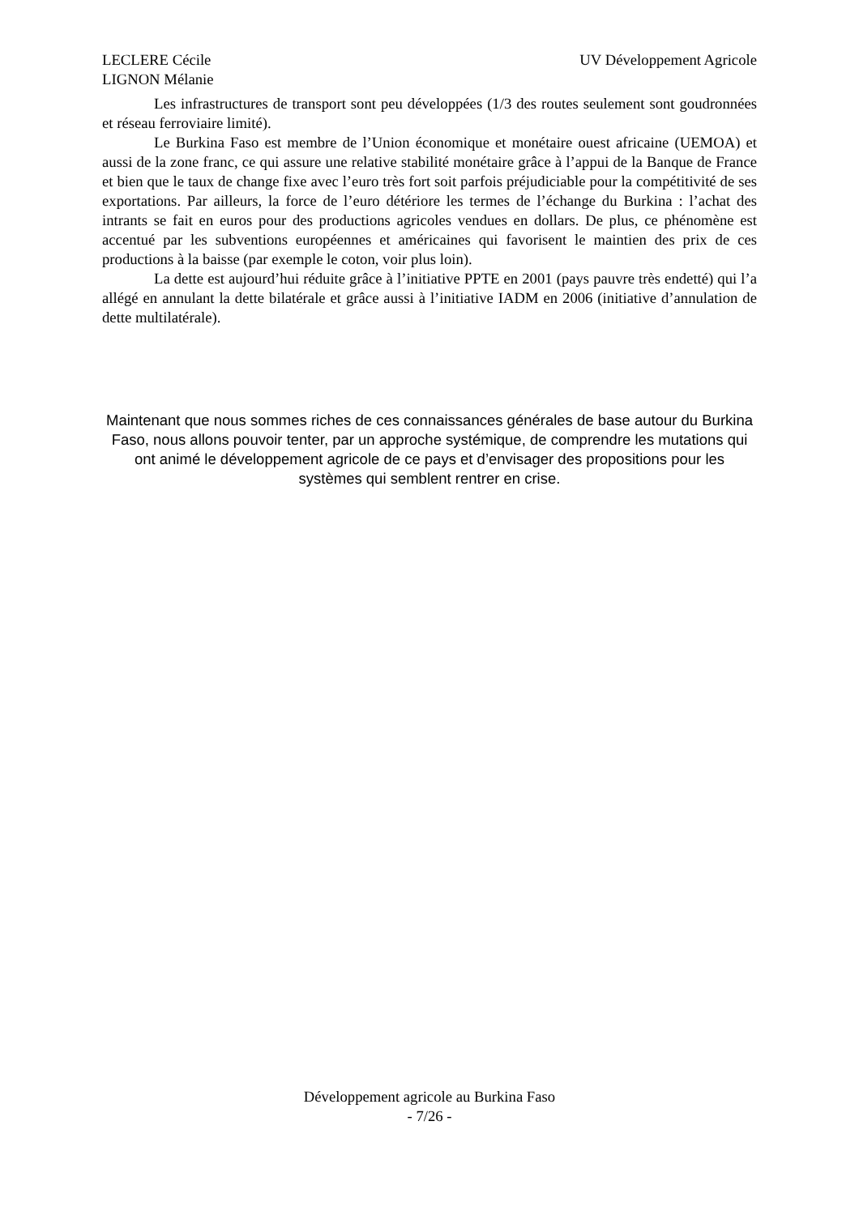LECLERE Cécile
LIGNON Mélanie
UV Développement Agricole
Les infrastructures de transport sont peu développées (1/3 des routes seulement sont goudronnées et réseau ferroviaire limité).
Le Burkina Faso est membre de l’Union économique et monétaire ouest africaine (UEMOA) et aussi de la zone franc, ce qui assure une relative stabilité monétaire grâce à l’appui de la Banque de France et bien que le taux de change fixe avec l’euro très fort soit parfois préjudiciable pour la compétitivité de ses exportations. Par ailleurs, la force de l’euro détériore les termes de l’échange du Burkina : l’achat des intrants se fait en euros pour des productions agricoles vendues en dollars. De plus, ce phénomène est accentué par les subventions européennes et américaines qui favorisent le maintien des prix de ces productions à la baisse (par exemple le coton, voir plus loin).
La dette est aujourd’hui réduite grâce à l’initiative PPTE en 2001 (pays pauvre très endetté) qui l’a allégé en annulant la dette bilatérale et grâce aussi à l’initiative IADM en 2006 (initiative d’annulation de dette multilatérale).
Maintenant que nous sommes riches de ces connaissances générales de base autour du Burkina Faso, nous allons pouvoir tenter, par un approche systémique, de comprendre les mutations qui ont animé le développement agricole de ce pays et d’envisager des propositions pour les systèmes qui semblent rentrer en crise.
Développement agricole au Burkina Faso
- 7/26 -